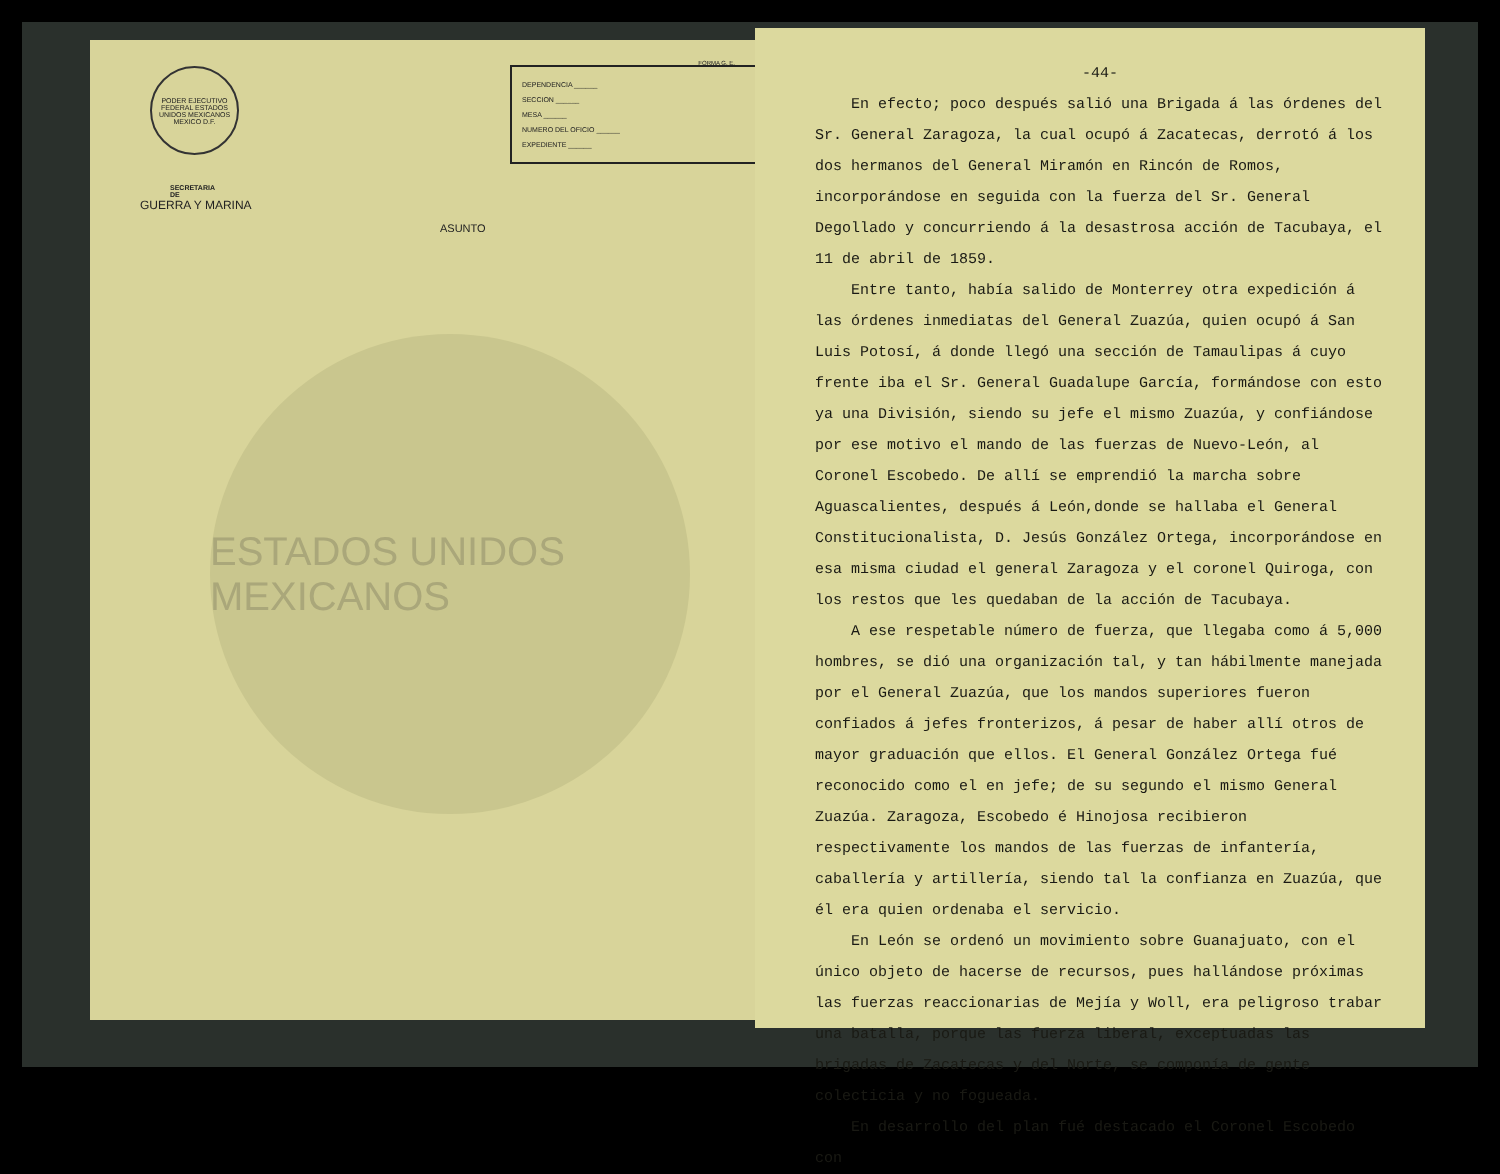FORMA G. E.
PODER EJECUTIVO FEDERAL ESTADOS UNIDOS MEXICANOS MEXICO D.F.
DEPENDENCIA ______
SECCION ______
MESA ______
NUMERO DEL OFICIO ______
EXPEDIENTE ______
SECRETARIA
DE
GUERRA Y MARINA
ASUNTO
ESTADOS UNIDOS MEXICANOS
-44-
En efecto; poco después salió una Brigada á las órdenes del Sr. General Zaragoza, la cual ocupó á Zacatecas, derrotó á los dos hermanos del General Miramón en Rincón de Romos, incorporándose en seguida con la fuerza del Sr. General Degollado y concurriendo á la desastrosa acción de Tacubaya, el 11 de abril de 1859.
Entre tanto, había salido de Monterrey otra expedición á las órdenes inmediatas del General Zuazúa, quien ocupó á San Luis Potosí, á donde llegó una sección de Tamaulipas á cuyo frente iba el Sr. General Guadalupe García, formándose con esto ya una División, siendo su jefe el mismo Zuazúa, y confiándose por ese motivo el mando de las fuerzas de Nuevo-León, al Coronel Escobedo. De allí se emprendió la marcha sobre Aguascalientes, después á León,donde se hallaba el General Constitucionalista, D. Jesús González Ortega, incorporándose en esa misma ciudad el general Zaragoza y el coronel Quiroga, con los restos que les quedaban de la acción de Tacubaya.
A ese respetable número de fuerza, que llegaba como á 5,000 hombres, se dió una organización tal, y tan hábilmente manejada por el General Zuazúa, que los mandos superiores fueron confiados á jefes fronterizos, á pesar de haber allí otros de mayor graduación que ellos. El General González Ortega fué reconocido como el en jefe; de su segundo el mismo General Zuazúa. Zaragoza, Escobedo é Hinojosa recibieron respectivamente los mandos de las fuerzas de infantería, caballería y artillería, siendo tal la confianza en Zuazúa, que él era quien ordenaba el servicio.
En León se ordenó un movimiento sobre Guanajuato, con el único objeto de hacerse de recursos, pues hallándose próximas las fuerzas reaccionarias de Mejía y Woll, era peligroso trabar una batalla, porque las fuerza liberal, exceptuadas las brigadas de Zacatecas y del Norte, se componía de gente colecticia y no fogueada.
En desarrollo del plan fué destacado el Coronel Escobedo con